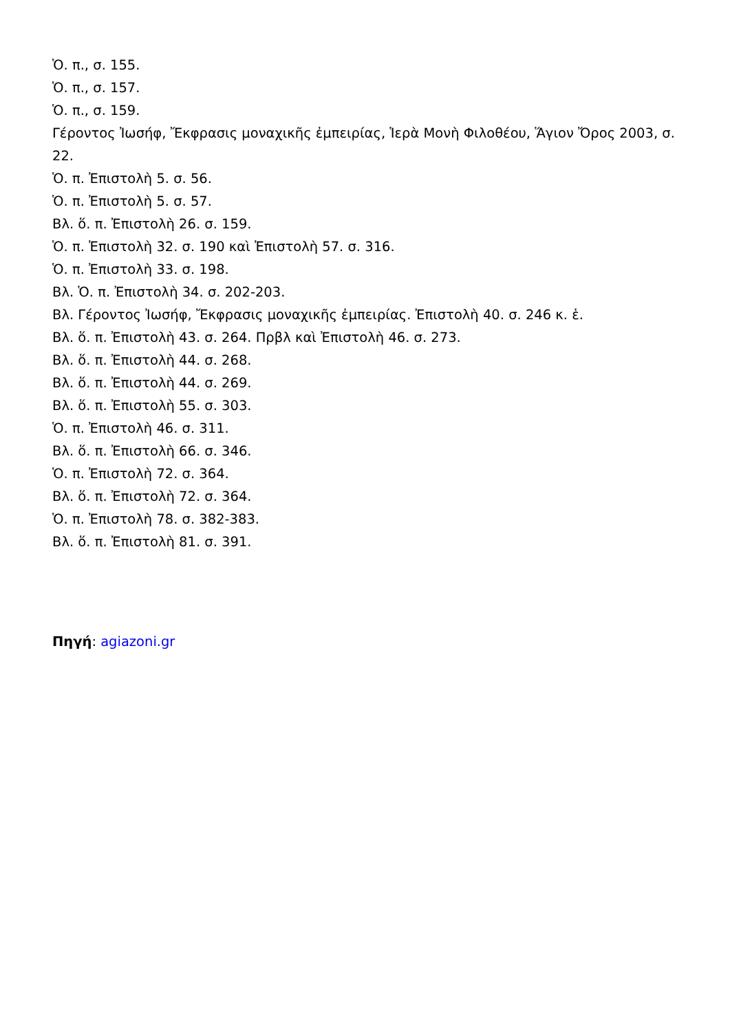Ὁ. π., σ. 155.
Ὁ. π., σ. 157.
Ὁ. π., σ. 159.
Γέροντος Ἰωσήφ, Ἔκφρασις μοναχικῆς ἐμπειρίας, Ἱερὰ Μονὴ Φιλοθέου, Ἅγιον Ὄρος 2003, σ. 22.
Ὁ. π. Ἐπιστολὴ 5. σ. 56.
Ὁ. π. Ἐπιστολὴ 5. σ. 57.
Βλ. ὅ. π. Ἐπιστολὴ 26. σ. 159.
Ὁ. π. Ἐπιστολὴ 32. σ. 190 καὶ Ἐπιστολὴ 57. σ. 316.
Ὁ. π. Ἐπιστολὴ 33. σ. 198.
Βλ. Ὁ. π. Ἐπιστολὴ 34. σ. 202-203.
Βλ. Γέροντος Ἰωσήφ, Ἔκφρασις μοναχικῆς ἐμπειρίας. Ἐπιστολὴ 40. σ. 246 κ. ἑ.
Βλ. ὅ. π. Ἐπιστολὴ 43. σ. 264. Πρβλ καὶ Ἐπιστολὴ 46. σ. 273.
Βλ. ὅ. π. Ἐπιστολὴ 44. σ. 268.
Βλ. ὅ. π. Ἐπιστολὴ 44. σ. 269.
Βλ. ὅ. π. Ἐπιστολὴ 55. σ. 303.
Ὁ. π. Ἐπιστολὴ 46. σ. 311.
Βλ. ὅ. π. Ἐπιστολὴ 66. σ. 346.
Ὁ. π. Ἐπιστολὴ 72. σ. 364.
Βλ. ὅ. π. Ἐπιστολὴ 72. σ. 364.
Ὁ. π. Ἐπιστολὴ 78. σ. 382-383.
Βλ. ὅ. π. Ἐπιστολὴ 81. σ. 391.
Πηγή: agiazoni.gr